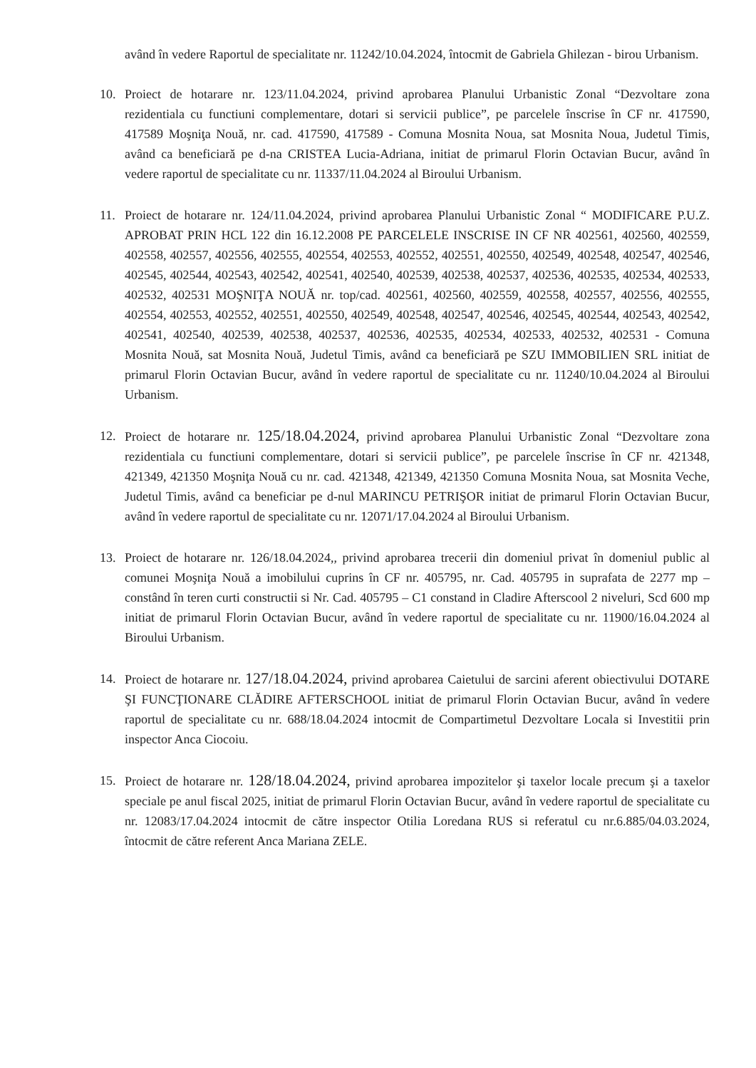având în vedere Raportul de specialitate nr. 11242/10.04.2024, întocmit de Gabriela Ghilezan - birou Urbanism.
10. Proiect de hotarare nr. 123/11.04.2024, privind aprobarea Planului Urbanistic Zonal “Dezvoltare zona rezidentiala cu functiuni complementare, dotari si servicii publice”, pe parcelele înscrise în CF nr. 417590, 417589 Moşniţa Nouă, nr. cad. 417590, 417589 - Comuna Mosnita Noua, sat Mosnita Noua, Judetul Timis, având ca beneficiară pe d-na CRISTEA Lucia-Adriana, initiat de primarul Florin Octavian Bucur, având în vedere raportul de specialitate cu nr. 11337/11.04.2024 al Biroului Urbanism.
11. Proiect de hotarare nr. 124/11.04.2024, privind aprobarea Planului Urbanistic Zonal “ MODIFICARE P.U.Z. APROBAT PRIN HCL 122 din 16.12.2008 PE PARCELELE INSCRISE IN CF NR 402561, 402560, 402559, 402558, 402557, 402556, 402555, 402554, 402553, 402552, 402551, 402550, 402549, 402548, 402547, 402546, 402545, 402544, 402543, 402542, 402541, 402540, 402539, 402538, 402537, 402536, 402535, 402534, 402533, 402532, 402531 MOŞNIŢA NOUĂ nr. top/cad. 402561, 402560, 402559, 402558, 402557, 402556, 402555, 402554, 402553, 402552, 402551, 402550, 402549, 402548, 402547, 402546, 402545, 402544, 402543, 402542, 402541, 402540, 402539, 402538, 402537, 402536, 402535, 402534, 402533, 402532, 402531 - Comuna Mosnita Nouă, sat Mosnita Nouă, Judetul Timis, având ca beneficiară pe SZU IMMOBILIEN SRL initiat de primarul Florin Octavian Bucur, având în vedere raportul de specialitate cu nr. 11240/10.04.2024 al Biroului Urbanism.
12. Proiect de hotarare nr. 125/18.04.2024, privind aprobarea Planului Urbanistic Zonal “Dezvoltare zona rezidentiala cu functiuni complementare, dotari si servicii publice”, pe parcelele înscrise în CF nr. 421348, 421349, 421350 Moşniţa Nouă cu nr. cad. 421348, 421349, 421350 Comuna Mosnita Noua, sat Mosnita Veche, Judetul Timis, având ca beneficiar pe d-nul MARINCU PETRIŞOR initiat de primarul Florin Octavian Bucur, având în vedere raportul de specialitate cu nr. 12071/17.04.2024 al Biroului Urbanism.
13. Proiect de hotarare nr. 126/18.04.2024,, privind aprobarea trecerii din domeniul privat în domeniul public al comunei Moşniţa Nouă a imobilului cuprins în CF nr. 405795, nr. Cad. 405795 in suprafata de 2277 mp – constând în teren curti constructii si Nr. Cad. 405795 – C1 constand in Cladire Afterscool 2 niveluri, Scd 600 mp initiat de primarul Florin Octavian Bucur, având în vedere raportul de specialitate cu nr. 11900/16.04.2024 al Biroului Urbanism.
14. Proiect de hotarare nr. 127/18.04.2024, privind aprobarea Caietului de sarcini aferent obiectivului DOTARE ŞI FUNCŢIONARE CLĂDIRE AFTERSCHOOL initiat de primarul Florin Octavian Bucur, având în vedere raportul de specialitate cu nr. 688/18.04.2024 intocmit de Compartimetul Dezvoltare Locala si Investitii prin inspector Anca Ciocoiu.
15. Proiect de hotarare nr. 128/18.04.2024, privind aprobarea impozitelor şi taxelor locale precum şi a taxelor speciale pe anul fiscal 2025, initiat de primarul Florin Octavian Bucur, având în vedere raportul de specialitate cu nr. 12083/17.04.2024 intocmit de către inspector Otilia Loredana RUS si referatul cu nr.6.885/04.03.2024, întocmit de către referent Anca Mariana ZELE.